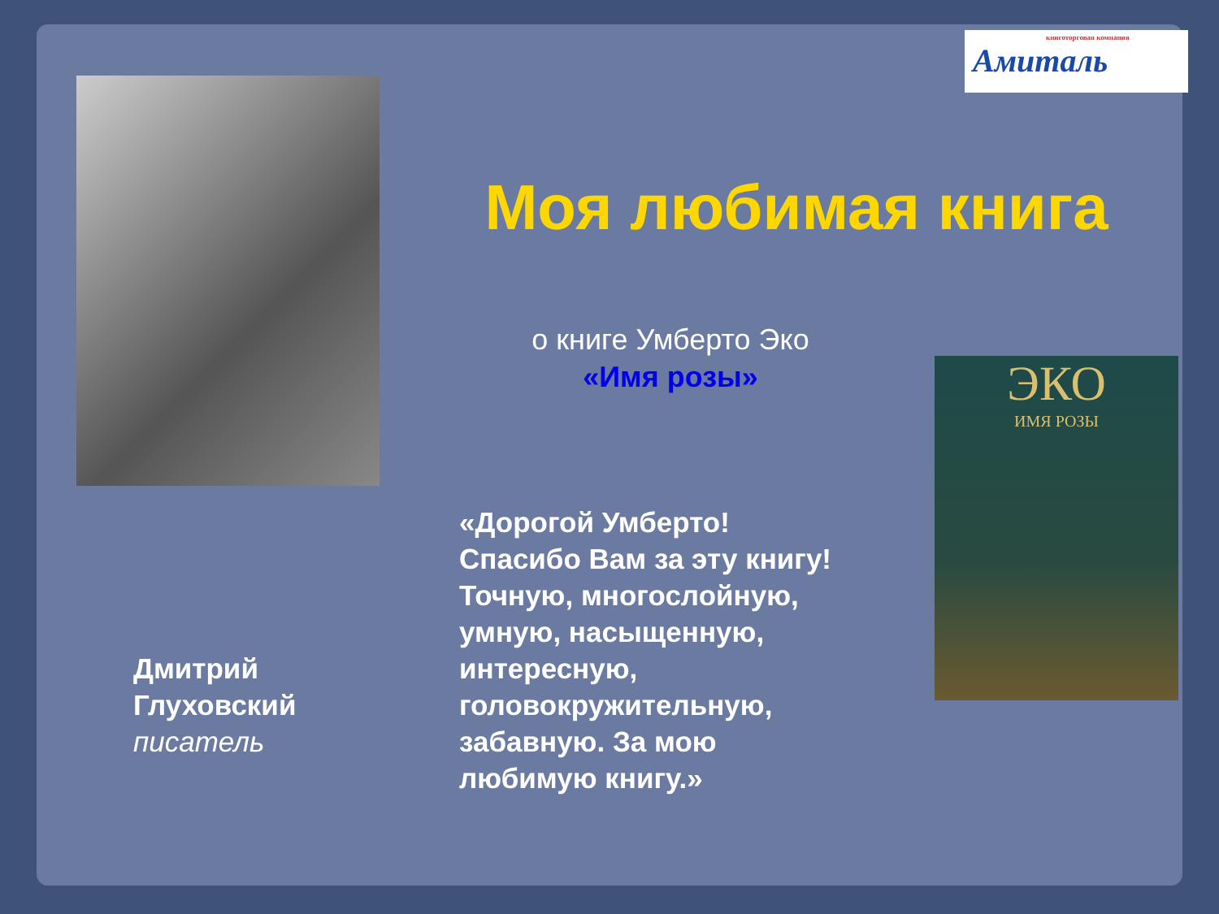книготорговая компания
Амиталь
Моя любимая книга
о книге Умберто Эко
«Имя розы»
ЭКО
ИМЯ РОЗЫ
«Дорогой Умберто!
Спасибо Вам за эту книгу!
Точную, многослойную,
умную, насыщенную,
интересную,
головокружительную,
забавную. За мою
любимую книгу.»
Дмитрий
Глуховский
писатель